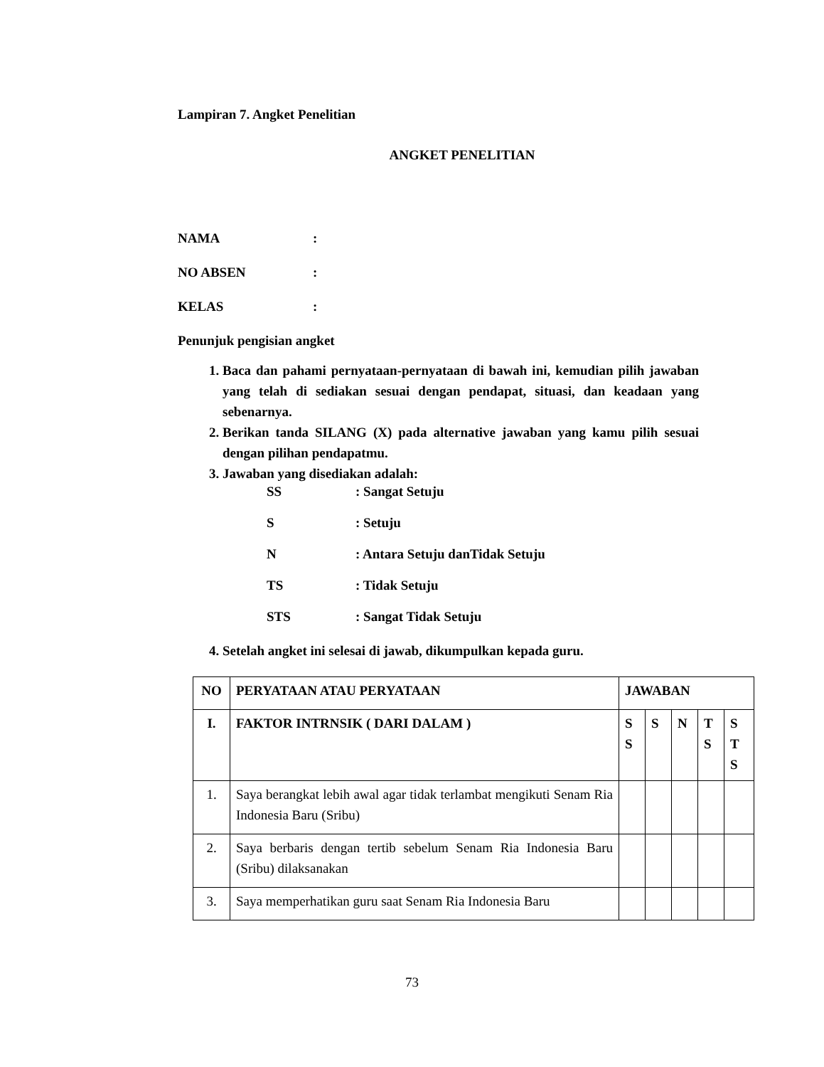Lampiran 7. Angket Penelitian
ANGKET PENELITIAN
NAMA:
NO ABSEN:
KELAS:
Penunjuk pengisian angket
1. Baca dan pahami pernyataan-pernyataan di bawah ini, kemudian pilih jawaban yang telah di sediakan sesuai dengan pendapat, situasi, dan keadaan yang sebenarnya.
2. Berikan tanda SILANG (X) pada alternative jawaban yang kamu pilih sesuai dengan pilihan pendapatmu.
3. Jawaban yang disediakan adalah:
SS: Sangat Setuju
S: Setuju
N: Antara Setuju danTidak Setuju
TS: Tidak Setuju
STS: Sangat Tidak Setuju
4. Setelah angket ini selesai di jawab, dikumpulkan kepada guru.
| NO | PERYATAAN ATAU PERYATAAN | JAWABAN | | | | |
| I. | FAKTOR INTRNSIK ( DARI DALAM ) | S S | S | N | T S | S T S |
| 1. | Saya berangkat lebih awal agar tidak terlambat mengikuti Senam Ria Indonesia Baru (Sribu) | | | | | |
| 2. | Saya berbaris dengan tertib sebelum Senam Ria Indonesia Baru (Sribu) dilaksanakan | | | | | |
| 3. | Saya memperhatikan guru saat Senam Ria Indonesia Baru | | | | | |
73